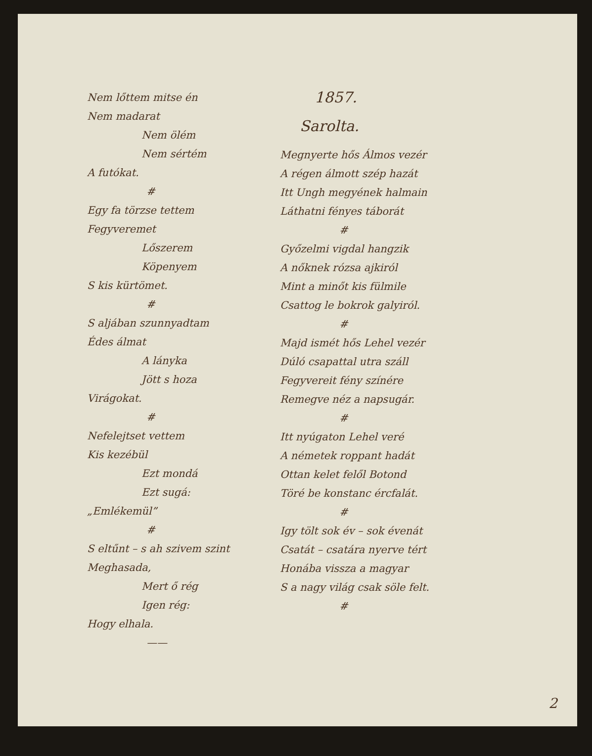Nem lőttem mitse én
Nem madarat
Nem ölém
Nem sértém
A futókat.
#
Egy fa törzse tettem
Fegyveremet
Lőszerem
Köpenyem
S kis kürtömet.
#
S aljában szunnyadtam
Édes álmat
A lányka
Jött s hoza
Virágokat.
#
Nefelejtset vettem
Kis kezébül
Ezt mondá
Ezt sugá:
„Emlékemül”
#
S eltűnt – s ah szivem szint
Meghasada,
Mert ő rég
Igen rég:
Hogy elhala.
——
1857.
Sarolta.
Megnyerte hős Álmos vezér
A régen álmott szép hazát
Itt Ungh megyének halmain
Láthatni fényes táborát
#
Győzelmi vigdal hangzik
A nőknek rózsa ajkiról
Mint a minőt kis fülmile
Csattog le bokrok galyiról.
#
Majd ismét hős Lehel vezér
Dúló csapattal utra száll
Fegyvereit fény színére
Remegve néz a napsugár.
#
Itt nyúgaton Lehel veré
A németek roppant hadát
Ottan kelet felől Botond
Töré be konstanc ércfalát.
#
Igy tölt sok év – sok évenát
Csatát – csatára nyerve tért
Honába vissza a magyar
S a nagy világ csak söle felt.
#
2